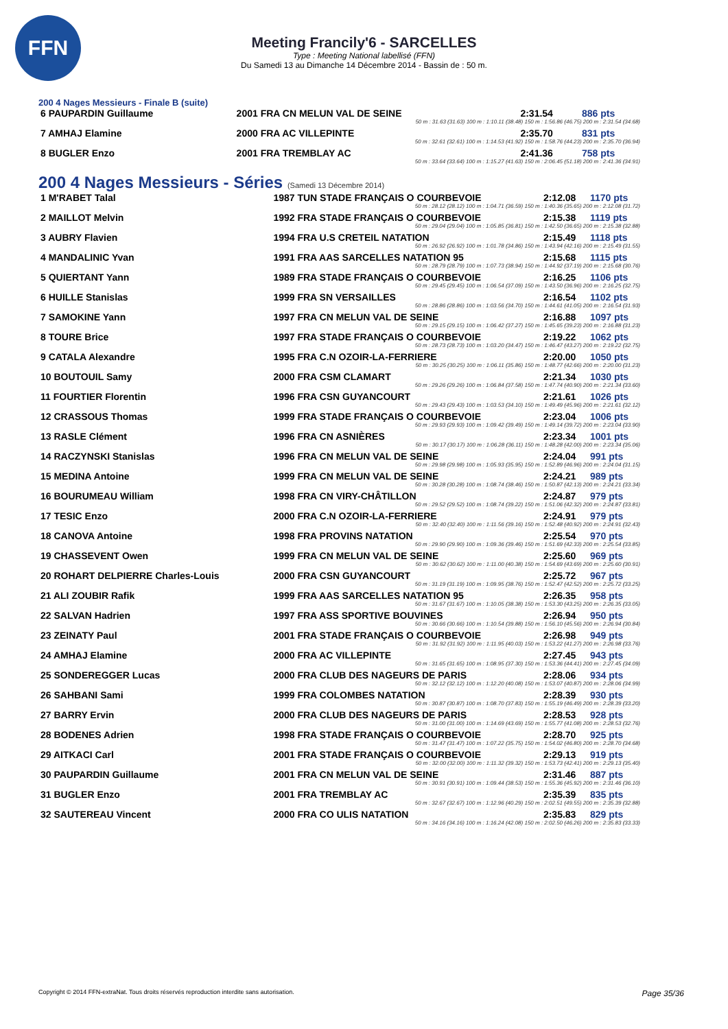FFN
Meeting Francily'6 - SARCELLES
Type : Meeting National labellisé (FFN)
Du Samedi 13 au Dimanche 14 Décembre 2014 - Bassin de : 50 m.
200 4 Nages Messieurs - Finale B (suite)
| 6 PAUPARDIN Guillaume | 2001 FRA CN MELUN VAL DE SEINE | 2:31.54 | 886 pts |
| 50 m : 31.63 (31.63) 100 m : 1:10.11 (38.48) 150 m : 1:56.86 (46.75) 200 m : 2:31.54 (34.68) | | | |
| 7 AMHAJ Elamine | 2000 FRA AC VILLEPINTE | 2:35.70 | 831 pts |
| 50 m : 32.61 (32.61) 100 m : 1:14.53 (41.92) 150 m : 1:58.76 (44.23) 200 m : 2:35.70 (36.94) | | | |
| 8 BUGLER Enzo | 2001 FRA TREMBLAY AC | 2:41.36 | 758 pts |
| 50 m : 33.64 (33.64) 100 m : 1:15.27 (41.63) 150 m : 2:06.45 (51.18) 200 m : 2:41.36 (34.91) | | | |
200 4 Nages Messieurs - Séries (Samedi 13 Décembre 2014)
| 1 M'RABET Talal | 1987 TUN STADE FRANÇAIS O COURBEVOIE | 2:12.08 | 1170 pts |
| 50 m : 28.12 (28.12) 100 m : 1:04.71 (36.59) 150 m : 1:40.36 (35.65) 200 m : 2:12.08 (31.72) | | | |
| 2 MAILLOT Melvin | 1992 FRA STADE FRANÇAIS O COURBEVOIE | 2:15.38 | 1119 pts |
| 50 m : 29.04 (29.04) 100 m : 1:05.85 (36.81) 150 m : 1:42.50 (36.65) 200 m : 2:15.38 (32.88) | | | |
| 3 AUBRY Flavien | 1994 FRA U.S CRETEIL NATATION | 2:15.49 | 1118 pts |
| 50 m : 26.92 (26.92) 100 m : 1:01.78 (34.86) 150 m : 1:43.94 (42.16) 200 m : 2:15.49 (31.55) | | | |
| 4 MANDALINIC Yvan | 1991 FRA AAS SARCELLES NATATION 95 | 2:15.68 | 1115 pts |
| 50 m : 28.79 (28.79) 100 m : 1:07.73 (38.94) 150 m : 1:44.92 (37.19) 200 m : 2:15.68 (30.76) | | | |
| 5 QUIERTANT Yann | 1989 FRA STADE FRANÇAIS O COURBEVOIE | 2:16.25 | 1106 pts |
| 50 m : 29.45 (29.45) 100 m : 1:06.54 (37.09) 150 m : 1:43.50 (36.96) 200 m : 2:16.25 (32.75) | | | |
| 6 HUILLE Stanislas | 1999 FRA SN VERSAILLES | 2:16.54 | 1102 pts |
| 50 m : 28.86 (28.86) 100 m : 1:03.56 (34.70) 150 m : 1:44.61 (41.05) 200 m : 2:16.54 (31.93) | | | |
| 7 SAMOKINE Yann | 1997 FRA CN MELUN VAL DE SEINE | 2:16.88 | 1097 pts |
| 50 m : 29.15 (29.15) 100 m : 1:06.42 (37.27) 150 m : 1:45.65 (39.23) 200 m : 2:16.88 (31.23) | | | |
| 8 TOURE Brice | 1997 FRA STADE FRANÇAIS O COURBEVOIE | 2:19.22 | 1062 pts |
| 50 m : 28.73 (28.73) 100 m : 1:03.20 (34.47) 150 m : 1:46.47 (43.27) 200 m : 2:19.22 (32.75) | | | |
| 9 CATALA Alexandre | 1995 FRA C.N OZOIR-LA-FERRIERE | 2:20.00 | 1050 pts |
| 50 m : 30.25 (30.25) 100 m : 1:06.11 (35.86) 150 m : 1:48.77 (42.66) 200 m : 2:20.00 (31.23) | | | |
| 10 BOUTOUIL Samy | 2000 FRA CSM CLAMART | 2:21.34 | 1030 pts |
| 50 m : 29.26 (29.26) 100 m : 1:06.84 (37.58) 150 m : 1:47.74 (40.90) 200 m : 2:21.34 (33.60) | | | |
| 11 FOURTIER Florentin | 1996 FRA CSN GUYANCOURT | 2:21.61 | 1026 pts |
| 50 m : 29.43 (29.43) 100 m : 1:03.53 (34.10) 150 m : 1:49.49 (45.96) 200 m : 2:21.61 (32.12) | | | |
| 12 CRASSOUS Thomas | 1999 FRA STADE FRANÇAIS O COURBEVOIE | 2:23.04 | 1006 pts |
| 50 m : 29.93 (29.93) 100 m : 1:09.42 (39.49) 150 m : 1:49.14 (39.72) 200 m : 2:23.04 (33.90) | | | |
| 13 RASLE Clément | 1996 FRA CN ASNIÈRES | 2:23.34 | 1001 pts |
| 50 m : 30.17 (30.17) 100 m : 1:06.28 (36.11) 150 m : 1:48.28 (42.00) 200 m : 2:23.34 (35.06) | | | |
| 14 RACZYNSKI Stanislas | 1996 FRA CN MELUN VAL DE SEINE | 2:24.04 | 991 pts |
| 50 m : 29.98 (29.98) 100 m : 1:05.93 (35.95) 150 m : 1:52.89 (46.96) 200 m : 2:24.04 (31.15) | | | |
| 15 MEDINA Antoine | 1999 FRA CN MELUN VAL DE SEINE | 2:24.21 | 989 pts |
| 50 m : 30.28 (30.28) 100 m : 1:08.74 (38.46) 150 m : 1:50.87 (42.13) 200 m : 2:24.21 (33.34) | | | |
| 16 BOURUMEAU William | 1998 FRA CN VIRY-CHÂTILLON | 2:24.87 | 979 pts |
| 50 m : 29.52 (29.52) 100 m : 1:08.74 (39.22) 150 m : 1:51.06 (42.32) 200 m : 2:24.87 (33.81) | | | |
| 17 TESIC Enzo | 2000 FRA C.N OZOIR-LA-FERRIERE | 2:24.91 | 979 pts |
| 50 m : 32.40 (32.40) 100 m : 1:11.56 (39.16) 150 m : 1:52.48 (40.92) 200 m : 2:24.91 (32.43) | | | |
| 18 CANOVA Antoine | 1998 FRA PROVINS NATATION | 2:25.54 | 970 pts |
| 50 m : 29.90 (29.90) 100 m : 1:09.36 (39.46) 150 m : 1:51.69 (42.33) 200 m : 2:25.54 (33.85) | | | |
| 19 CHASSEVENT Owen | 1999 FRA CN MELUN VAL DE SEINE | 2:25.60 | 969 pts |
| 50 m : 30.62 (30.62) 100 m : 1:11.00 (40.38) 150 m : 1:54.69 (43.69) 200 m : 2:25.60 (30.91) | | | |
| 20 ROHART DELPIERRE Charles-Louis | 2000 FRA CSN GUYANCOURT | 2:25.72 | 967 pts |
| 50 m : 31.19 (31.19) 100 m : 1:09.95 (38.76) 150 m : 1:52.47 (42.52) 200 m : 2:25.72 (33.25) | | | |
| 21 ALI ZOUBIR Rafik | 1999 FRA AAS SARCELLES NATATION 95 | 2:26.35 | 958 pts |
| 50 m : 31.67 (31.67) 100 m : 1:10.05 (38.38) 150 m : 1:53.30 (43.25) 200 m : 2:26.35 (33.05) | | | |
| 22 SALVAN Hadrien | 1997 FRA ASS SPORTIVE BOUVINES | 2:26.94 | 950 pts |
| 50 m : 30.66 (30.66) 100 m : 1:10.54 (39.88) 150 m : 1:56.10 (45.56) 200 m : 2:26.94 (30.84) | | | |
| 23 ZEINATY Paul | 2001 FRA STADE FRANÇAIS O COURBEVOIE | 2:26.98 | 949 pts |
| 50 m : 31.92 (31.92) 100 m : 1:11.95 (40.03) 150 m : 1:53.22 (41.27) 200 m : 2:26.98 (33.76) | | | |
| 24 AMHAJ Elamine | 2000 FRA AC VILLEPINTE | 2:27.45 | 943 pts |
| 50 m : 31.65 (31.65) 100 m : 1:08.95 (37.30) 150 m : 1:53.36 (44.41) 200 m : 2:27.45 (34.09) | | | |
| 25 SONDEREGGER Lucas | 2000 FRA CLUB DES NAGEURS DE PARIS | 2:28.06 | 934 pts |
| 50 m : 32.12 (32.12) 100 m : 1:12.20 (40.08) 150 m : 1:53.07 (40.87) 200 m : 2:28.06 (34.99) | | | |
| 26 SAHBANI Sami | 1999 FRA COLOMBES NATATION | 2:28.39 | 930 pts |
| 50 m : 30.87 (30.87) 100 m : 1:08.70 (37.83) 150 m : 1:55.19 (46.49) 200 m : 2:28.39 (33.20) | | | |
| 27 BARRY Ervin | 2000 FRA CLUB DES NAGEURS DE PARIS | 2:28.53 | 928 pts |
| 50 m : 31.00 (31.00) 100 m : 1:14.69 (43.69) 150 m : 1:55.77 (41.08) 200 m : 2:28.53 (32.76) | | | |
| 28 BODENES Adrien | 1998 FRA STADE FRANÇAIS O COURBEVOIE | 2:28.70 | 925 pts |
| 50 m : 31.47 (31.47) 100 m : 1:07.22 (35.75) 150 m : 1:54.02 (46.80) 200 m : 2:28.70 (34.68) | | | |
| 29 AITKACI Carl | 2001 FRA STADE FRANÇAIS O COURBEVOIE | 2:29.13 | 919 pts |
| 50 m : 32.00 (32.00) 100 m : 1:11.32 (39.32) 150 m : 1:53.73 (42.41) 200 m : 2:29.13 (35.40) | | | |
| 30 PAUPARDIN Guillaume | 2001 FRA CN MELUN VAL DE SEINE | 2:31.46 | 887 pts |
| 50 m : 30.91 (30.91) 100 m : 1:09.44 (38.53) 150 m : 1:55.36 (45.92) 200 m : 2:31.46 (36.10) | | | |
| 31 BUGLER Enzo | 2001 FRA TREMBLAY AC | 2:35.39 | 835 pts |
| 50 m : 32.67 (32.67) 100 m : 1:12.96 (40.29) 150 m : 2:02.51 (49.55) 200 m : 2:35.39 (32.88) | | | |
| 32 SAUTEREAU Vincent | 2000 FRA CO ULIS NATATION | 2:35.83 | 829 pts |
| 50 m : 34.16 (34.16) 100 m : 1:16.24 (42.08) 150 m : 2:02.50 (46.26) 200 m : 2:35.83 (33.33) | | | |
Copyright © 2014 FFN-extraNat. Tous droits réservés reproduction interdite sans autorisation. Page 35/36